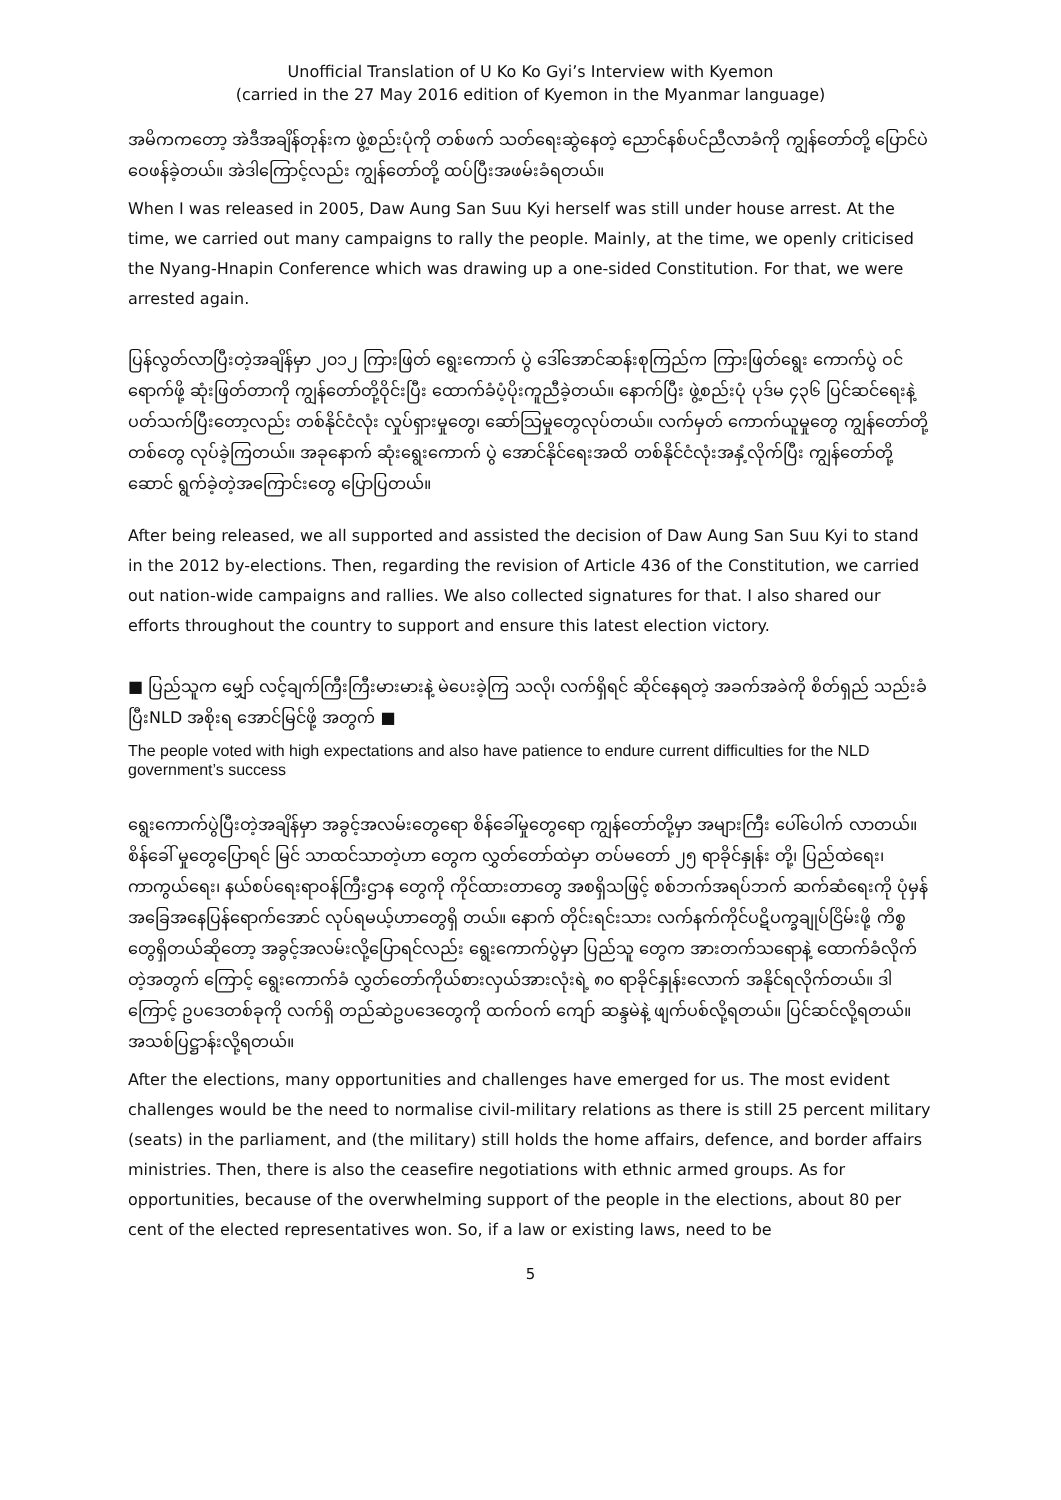Unofficial Translation of U Ko Ko Gyi’s Interview with Kyemon
(carried in the 27 May 2016 edition of Kyemon in the Myanmar language)
အမိကကတော့ အဲဒီအချိန်တုန်းက ဖွဲ့စည်းပုံကို တစ်ဖက် သတ်ရေးဆွဲနေတဲ့ ညောင်နစ်ပင်ညီလာခံကို ကျွန်တော်တို့ ပြောင်ပဲဝေဖန်ခဲ့တယ်။ အဲဒါကြောင့်လည်း ကျွန်တော်တို့ ထပ်ပြီးအဖမ်းခံရတယ်။
When I was released in 2005, Daw Aung San Suu Kyi herself was still under house arrest. At the time, we carried out many campaigns to rally the people. Mainly, at the time, we openly criticised the Nyang-Hnapin Conference which was drawing up a one-sided Constitution. For that, we were arrested again.
ပြန်လွတ်လာပြီးတဲ့အချိန်မှာ ၂၀၁၂ ကြားဖြတ် ရွေးကောက် ပွဲ ဒေါ်အောင်ဆန်းစုကြည်က ကြားဖြတ်ရွေး ကောက်ပွဲ ဝင်ရောက်ဖို့ ဆုံးဖြတ်တာကို ကျွန်တော်တို့ဝိုင်းပြီး ထောက်ခံပံ့ပိုးကူညီခဲ့တယ်။ နောက်ပြီး ဖွဲ့စည်းပုံ ပုဒ်မ ၄၃၆ ပြင်ဆင်ရေးနဲ့ ပတ်သက်ပြီးတော့လည်း တစ်နိုင်ငံလုံး လှုပ်ရှားမှုတွေ၊ ဆော်သြမှုတွေလုပ်တယ်။ လက်မှတ် ကောက်ယူမှုတွေ ကျွန်တော်တို့တစ်တွေ လုပ်ခဲ့ကြတယ်။ အခုနောက် ဆုံးရွေးကောက် ပွဲ အောင်နိုင်ရေးအထိ တစ်နိုင်ငံလုံးအနှံ့လိုက်ပြီး ကျွန်တော်တို့ဆောင် ရွက်ခဲ့တဲ့အကြောင်းတွေ ပြောပြတယ်။
After being released, we all supported and assisted the decision of Daw Aung San Suu Kyi to stand in the 2012 by-elections. Then, regarding the revision of Article 436 of the Constitution, we carried out nation-wide campaigns and rallies. We also collected signatures for that. I also shared our efforts throughout the country to support and ensure this latest election victory.
■ ပြည်သူက မျှော် လင့်ချက်ကြီးကြီးမားမားနဲ့ မဲပေးခဲ့ကြ သလို၊ လက်ရှိရင် ဆိုင်နေရတဲ့ အခက်အခဲကို စိတ်ရှည် သည်းခံပြီးNLD အစိုးရ အောင်မြင်ဖို့ အတွက် ■
The people voted with high expectations and also have patience to endure current difficulties for the NLD government’s success
ရွေးကောက်ပွဲပြီးတဲ့အချိန်မှာ အခွင့်အလမ်းတွေရော စိန်ခေါ်မှုတွေရော ကျွန်တော်တို့မှာ အများကြီး ပေါ်ပေါက် လာတယ်။ စိန်ခေါ် မှုတွေပြောရင် မြင် သာထင်သာတဲ့ဟာ တွေက လွှတ်တော်ထဲမှာ တပ်မတော် ၂၅ ရာခိုင်နှုန်း တို့၊ ပြည်ထဲရေး၊ ကာကွယ်ရေး၊ နယ်စပ်ရေးရာဝန်ကြီးဌာန တွေကို ကိုင်ထားတာတွေ အစရှိသဖြင့် စစ်ဘက်အရပ်ဘက် ဆက်ဆံရေးကို ပုံမှန်အခြေအနေပြန်ရောက်အောင် လုပ်ရမယ့်ဟာတွေရှိ တယ်။ နောက် တိုင်းရင်းသား လက်နက်ကိုင်ပဋိပက္ခချုပ်ငြိမ်းဖို့ ကိစ္စတွေရှိတယ်ဆိုတော့ အခွင့်အလမ်းလို့ပြောရင်လည်း ရွေးကောက်ပွဲမှာ ပြည်သူ တွေက အားတက်သရောနဲ့ ထောက်ခံလိုက်တဲ့အတွက် ကြောင့် ရွေးကောက်ခံ လွှတ်တော်ကိုယ်စားလှယ်အားလုံးရဲ့ ၈၀ ရာခိုင်နှုန်းလောက် အနိုင်ရလိုက်တယ်။ ဒါကြောင့် ဥပဒေတစ်ခုကို လက်ရှိ တည်ဆဲဥပဒေတွေကို ထက်ဝက် ကျော် ဆန္ဒမဲနဲ့ ဖျက်ပစ်လို့ရတယ်။ ပြင်ဆင်လို့ရတယ်။ အသစ်ပြဋ္ဌာန်းလို့ရတယ်။
After the elections, many opportunities and challenges have emerged for us. The most evident challenges would be the need to normalise civil-military relations as there is still 25 percent military (seats) in the parliament, and (the military) still holds the home affairs, defence, and border affairs ministries. Then, there is also the ceasefire negotiations with ethnic armed groups. As for opportunities, because of the overwhelming support of the people in the elections, about 80 per cent of the elected representatives won. So, if a law or existing laws, need to be
5